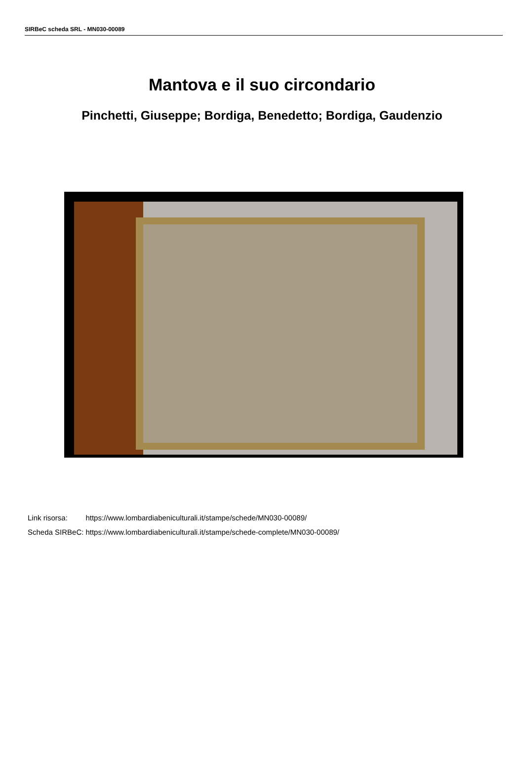SIRBeC scheda SRL - MN030-00089
Mantova e il suo circondario
Pinchetti, Giuseppe; Bordiga, Benedetto; Bordiga, Gaudenzio
| Link risorsa: | https://www.lombardiabeniculturali.it/stampe/schede/MN030-00089/ |
| Scheda SIRBeC: | https://www.lombardiabeniculturali.it/stampe/schede-complete/MN030-00089/ |